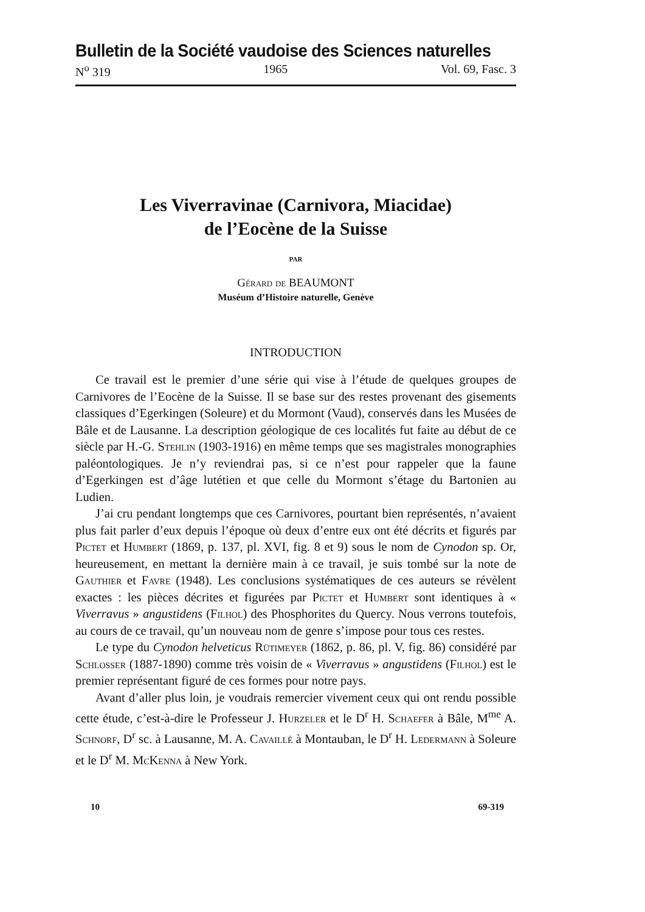Bulletin de la Société vaudoise des Sciences naturelles
N<sup>o</sup> 319 1965 Vol. 69, Fasc. 3
Les Viverravinae (Carnivora, Miacidae)
de l’Eocène de la Suisse
PAR
Gérard de BEAUMONT
Muséum d’Histoire naturelle, Genève
INTRODUCTION
Ce travail est le premier d’une série qui vise à l’étude de quelques groupes de Carnivores de l’Eocène de la Suisse. Il se base sur des restes provenant des gisements classiques d’Egerkingen (Soleure) et du Mormont (Vaud), conservés dans les Musées de Bâle et de Lausanne. La description géologique de ces localités fut faite au début de ce siècle par H.-G. Stehlin (1903-1916) en même temps que ses magistrales monographies paléontologiques. Je n’y reviendrai pas, si ce n’est pour rappeler que la faune d’Egerkingen est d’âge lutétien et que celle du Mormont s’étage du Bartonien au Ludien.
J’ai cru pendant longtemps que ces Carnivores, pourtant bien représentés, n’avaient plus fait parler d’eux depuis l’époque où deux d’entre eux ont été décrits et figurés par Pictet et Humbert (1869, p. 137, pl. XVI, fig. 8 et 9) sous le nom de Cynodon sp. Or, heureusement, en mettant la dernière main à ce travail, je suis tombé sur la note de Gauthier et Favre (1948). Les conclusions systématiques de ces auteurs se révèlent exactes : les pièces décrites et figurées par Pictet et Humbert sont identiques à « Viverravus » angustidens (Filhol) des Phosphorites du Quercy. Nous verrons toutefois, au cours de ce travail, qu’un nouveau nom de genre s’impose pour tous ces restes.
Le type du Cynodon helveticus Rütimeyer (1862, p. 86, pl. V, fig. 86) considéré par Schlosser (1887-1890) comme très voisin de « Viverravus » angustidens (Filhol) est le premier représentant figuré de ces formes pour notre pays.
Avant d’aller plus loin, je voudrais remercier vivement ceux qui ont rendu possible cette étude, c’est-à-dire le Professeur J. Hurzeler et le D<sup>r</sup> H. Schaefer à Bâle, M<sup>me</sup> A. Schnorf, D<sup>r</sup> sc. à Lausanne, M. A. Cavaillé à Montauban, le D<sup>r</sup> H. Ledermann à Soleure et le D<sup>r</sup> M. McKenna à New York.
10 69-319